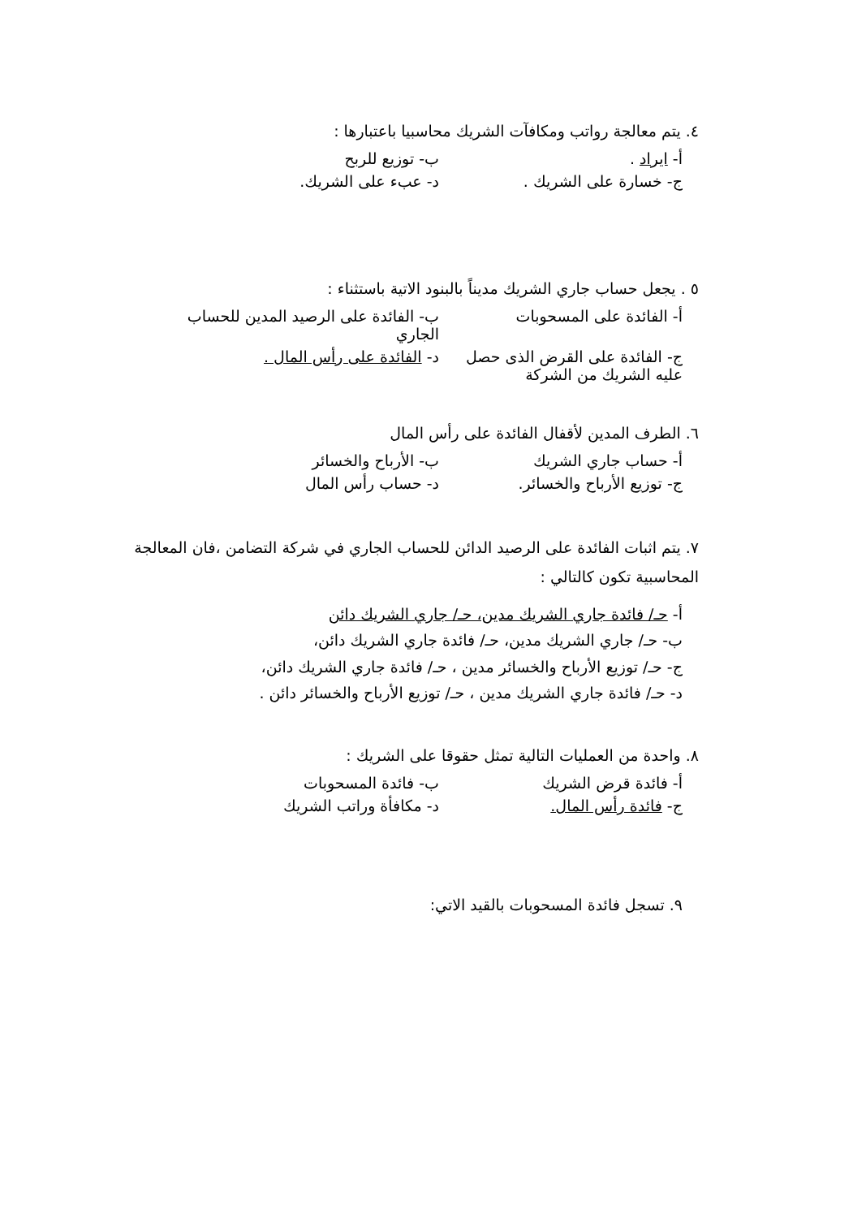٤. يتم معالجة رواتب ومكافآت الشريك محاسبيا باعتبارها :
أ- ايراد .
ب- توزيع للربح
ج- خسارة على الشريك .
د- عبء على الشريك.
٥ . يجعل حساب جاري الشريك مديناً بالبنود الاتية باستثناء :
أ- الفائدة على المسحوبات
ب- الفائدة على الرصيد المدين للحساب الجاري
ج- الفائدة على القرض الذى حصل عليه الشريك من الشركة
د- الفائدة على رأس المال .
٦. الطرف المدين لأقفال الفائدة على رأس المال
أ- حساب جاري الشريك
ب- الأرباح والخسائر
ج- توزيع الأرباح والخسائر.
د- حساب رأس المال
٧. يتم اثبات الفائدة على الرصيد الدائن للحساب الجاري في شركة التضامن ،فان المعالجة المحاسبية تكون كالتالي :
أ- حـ/ فائدة جاري الشريك مدين، حـ/ جاري الشريك دائن
ب- حـ/ جاري الشريك مدين، حـ/ فائدة جاري الشريك دائن،
ج- حـ/ توزيع الأرباح والخسائر مدين ، حـ/ فائدة جاري الشريك دائن،
د- حـ/ فائدة جاري الشريك مدين ، حـ/ توزيع الأرباح والخسائر دائن .
٨. واحدة من العمليات التالية تمثل حقوقا على الشريك :
أ- فائدة قرض الشريك
ب- فائدة المسحوبات
ج- فائدة رأس المال.
د- مكافأة وراتب الشريك
٩. تسجل فائدة المسحوبات بالقيد الاتي: